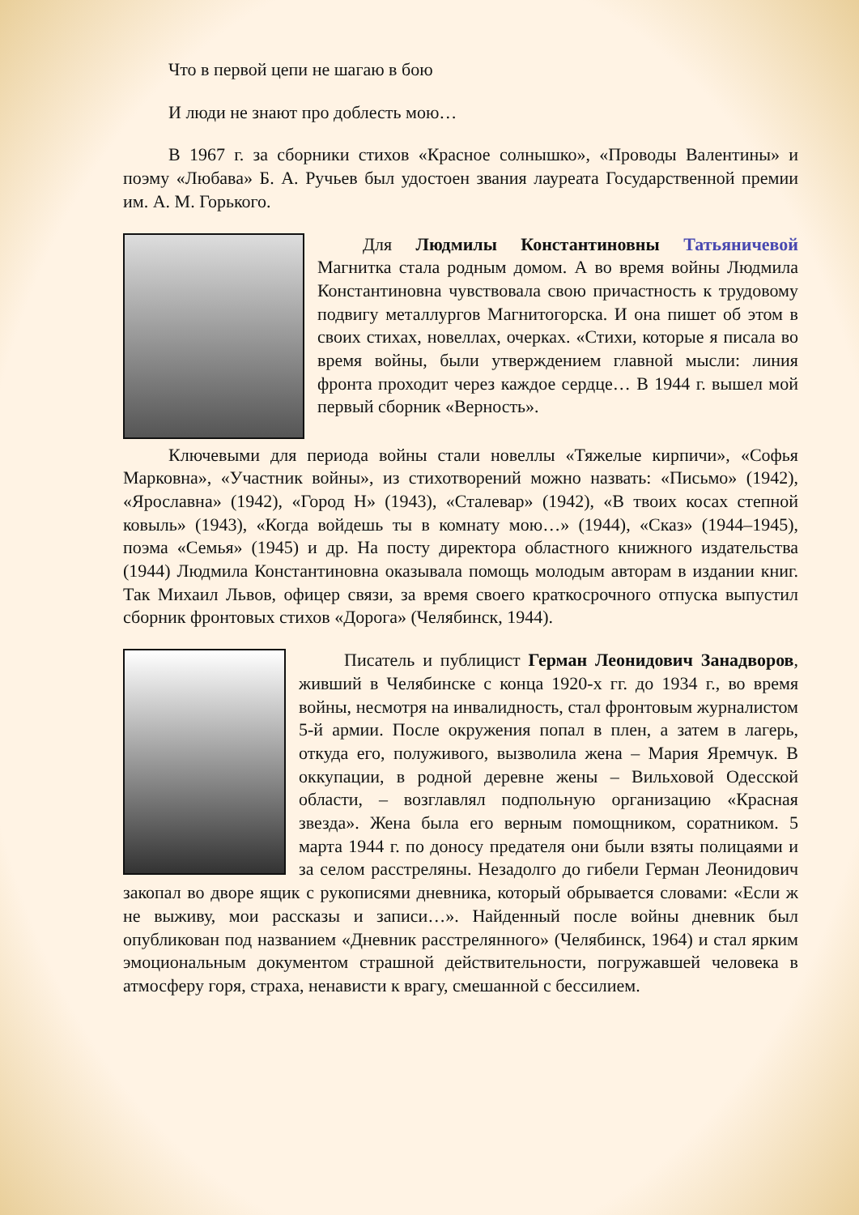Что в первой цепи не шагаю в бою
И люди не знают про доблесть мою…
В 1967 г. за сборники стихов «Красное солнышко», «Проводы Валентины» и поэму «Любава» Б. А. Ручьев был удостоен звания лауреата Государственной премии им. А. М. Горького.
Для Людмилы Константиновны Татьяничевой Магнитка стала родным домом. А во время войны Людмила Константиновна чувствовала свою причастность к трудовому подвигу металлургов Магнитогорска. И она пишет об этом в своих стихах, новеллах, очерках. «Стихи, которые я писала во время войны, были утверждением главной мысли: линия фронта проходит через каждое сердце… В 1944 г. вышел мой первый сборник «Верность».
Ключевыми для периода войны стали новеллы «Тяжелые кирпичи», «Софья Марковна», «Участник войны», из стихотворений можно назвать: «Письмо» (1942), «Ярославна» (1942), «Город Н» (1943), «Сталевар» (1942), «В твоих косах степной ковыль» (1943), «Когда войдешь ты в комнату мою…» (1944), «Сказ» (1944–1945), поэма «Семья» (1945) и др. На посту директора областного книжного издательства (1944) Людмила Константиновна оказывала помощь молодым авторам в издании книг. Так Михаил Львов, офицер связи, за время своего краткосрочного отпуска выпустил сборник фронтовых стихов «Дорога» (Челябинск, 1944).
Писатель и публицист Герман Леонидович Занадворов, живший в Челябинске с конца 1920-х гг. до 1934 г., во время войны, несмотря на инвалидность, стал фронтовым журналистом 5-й армии. После окружения попал в плен, а затем в лагерь, откуда его, полуживого, вызволила жена – Мария Яремчук. В оккупации, в родной деревне жены – Вильховой Одесской области, – возглавлял подпольную организацию «Красная звезда». Жена была его верным помощником, соратником. 5 марта 1944 г. по доносу предателя они были взяты полицаями и за селом расстреляны. Незадолго до гибели Герман Леонидович закопал во дворе ящик с рукописями дневника, который обрывается словами: «Если ж не выживу, мои рассказы и записи…». Найденный после войны дневник был опубликован под названием «Дневник расстрелянного» (Челябинск, 1964) и стал ярким эмоциональным документом страшной действительности, погружавшей человека в атмосферу горя, страха, ненависти к врагу, смешанной с бессилием.